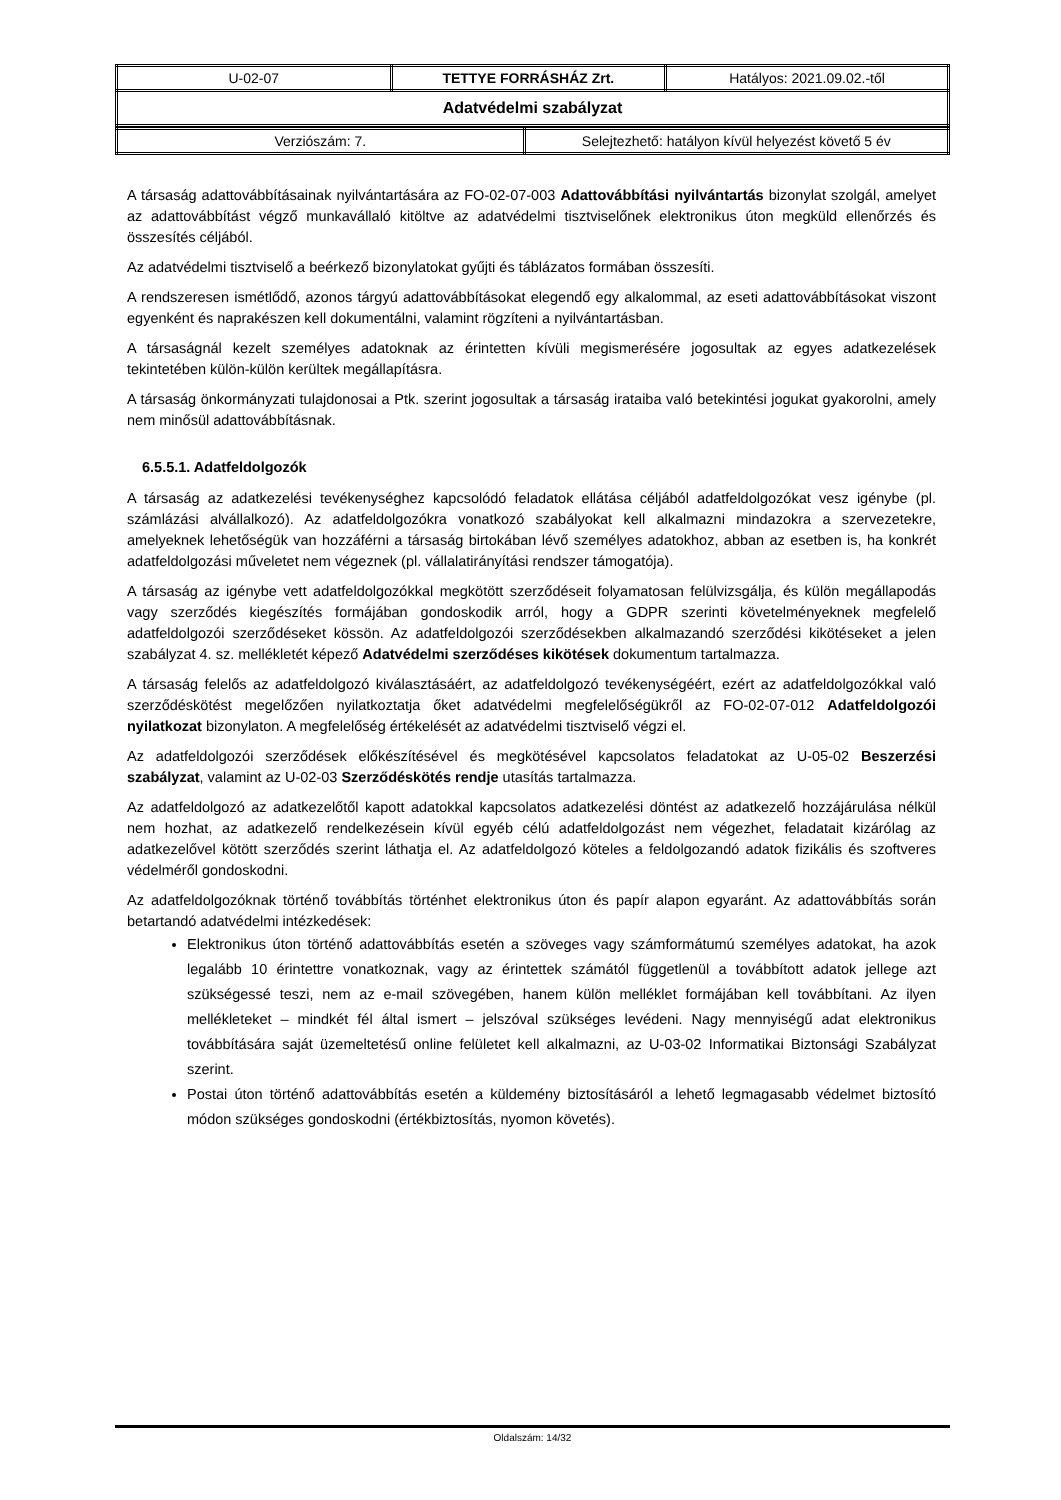| U-02-07 | TETTYE FORRÁSHÁZ Zrt. | Hatályos: 2021.09.02.-től |
| Adatvédelmi szabályzat | | |
| Verziószám: 7. | Selejtezhető: hatályon kívül helyezést követő 5 év |
A társaság adattovábbításainak nyilvántartására az FO-02-07-003 Adattovábbítási nyilvántartás bizonylat szolgál, amelyet az adattovábbítást végző munkavállaló kitöltve az adatvédelmi tisztviselőnek elektronikus úton megküld ellenőrzés és összesítés céljából.
Az adatvédelmi tisztviselő a beérkező bizonylatokat gyűjti és táblázatos formában összesíti.
A rendszeresen ismétlődő, azonos tárgyú adattovábbításokat elegendő egy alkalommal, az eseti adattovábbításokat viszont egyenként és naprakészen kell dokumentálni, valamint rögzíteni a nyilvántartásban.
A társaságnál kezelt személyes adatoknak az érintetten kívüli megismerésére jogosultak az egyes adatkezelések tekintetében külön-külön kerültek megállapításra.
A társaság önkormányzati tulajdonosai a Ptk. szerint jogosultak a társaság irataiba való betekintési jogukat gyakorolni, amely nem minősül adattovábbításnak.
6.5.5.1. Adatfeldolgozók
A társaság az adatkezelési tevékenységhez kapcsolódó feladatok ellátása céljából adatfeldolgozókat vesz igénybe (pl. számlázási alvállalkozó). Az adatfeldolgozókra vonatkozó szabályokat kell alkalmazni mindazokra a szervezetekre, amelyeknek lehetőségük van hozzáférni a társaság birtokában lévő személyes adatokhoz, abban az esetben is, ha konkrét adatfeldolgozási műveletet nem végeznek (pl. vállalatirányítási rendszer támogatója).
A társaság az igénybe vett adatfeldolgozókkal megkötött szerződéseit folyamatosan felülvizsgálja, és külön megállapodás vagy szerződés kiegészítés formájában gondoskodik arról, hogy a GDPR szerinti követelményeknek megfelelő adatfeldolgozói szerződéseket kössön. Az adatfeldolgozói szerződésekben alkalmazandó szerződési kikötéseket a jelen szabályzat 4. sz. mellékletét képező Adatvédelmi szerződéses kikötések dokumentum tartalmazza.
A társaság felelős az adatfeldolgozó kiválasztásáért, az adatfeldolgozó tevékenységéért, ezért az adatfeldolgozókkal való szerződéskötést megelőzően nyilatkoztatja őket adatvédelmi megfelelőségükről az FO-02-07-012 Adatfeldolgozói nyilatkozat bizonylaton. A megfelelőség értékelését az adatvédelmi tisztviselő végzi el.
Az adatfeldolgozói szerződések előkészítésével és megkötésével kapcsolatos feladatokat az U-05-02 Beszerzési szabályzat, valamint az U-02-03 Szerződéskötés rendje utasítás tartalmazza.
Az adatfeldolgozó az adatkezelőtől kapott adatokkal kapcsolatos adatkezelési döntést az adatkezelő hozzájárulása nélkül nem hozhat, az adatkezelő rendelkezésein kívül egyéb célú adatfeldolgozást nem végezhet, feladatait kizárólag az adatkezelővel kötött szerződés szerint láthatja el. Az adatfeldolgozó köteles a feldolgozandó adatok fizikális és szoftveres védelméről gondoskodni.
Az adatfeldolgozóknak történő továbbítás történhet elektronikus úton és papír alapon egyaránt. Az adattovábbítás során betartandó adatvédelmi intézkedések:
Elektronikus úton történő adattovábbítás esetén a szöveges vagy számformátumú személyes adatokat, ha azok legalább 10 érintettre vonatkoznak, vagy az érintettek számától függetlenül a továbbított adatok jellege azt szükségessé teszi, nem az e-mail szövegében, hanem külön melléklet formájában kell továbbítani. Az ilyen mellékleteket – mindkét fél által ismert – jelszóval szükséges levédeni. Nagy mennyiségű adat elektronikus továbbítására saját üzemeltetésű online felületet kell alkalmazni, az U-03-02 Informatikai Biztonsági Szabályzat szerint.
Postai úton történő adattovábbítás esetén a küldemény biztosításáról a lehető legmagasabb védelmet biztosító módon szükséges gondoskodni (értékbiztosítás, nyomon követés).
Oldalszám: 14/32